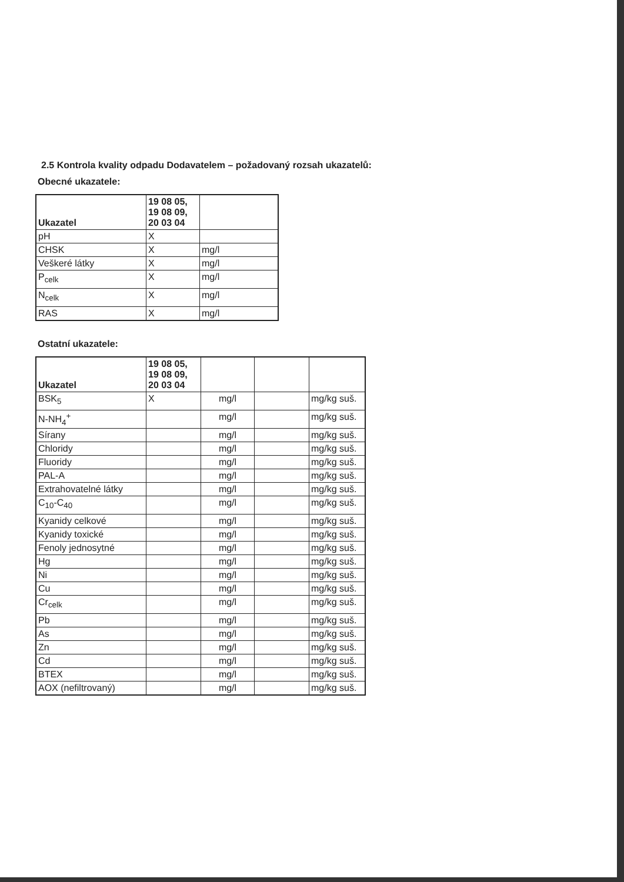2.5 Kontrola kvality odpadu Dodavatelem – požadovaný rozsah ukazatelů:
Obecné ukazatele:
| Ukazatel | 19 08 05, 19 08 09, 20 03 04 | |
| --- | --- | --- |
| pH | X | |
| CHSK | X | mg/l |
| Veškeré látky | X | mg/l |
| P<sub>celk</sub> | X | mg/l |
| N<sub>celk</sub> | X | mg/l |
| RAS | X | mg/l |
Ostatní ukazatele:
| Ukazatel | 19 08 05, 19 08 09, 20 03 04 | | | |
| --- | --- | --- | --- | --- |
| BSK<sub>5</sub> | X | mg/l | | mg/kg suš. |
| N-NH<sub>4</sub><sup>+</sup> | | mg/l | | mg/kg suš. |
| Sírany | | mg/l | | mg/kg suš. |
| Chloridy | | mg/l | | mg/kg suš. |
| Fluoridy | | mg/l | | mg/kg suš. |
| PAL-A | | mg/l | | mg/kg suš. |
| Extrahovatelné látky | | mg/l | | mg/kg suš. |
| C<sub>10</sub>-C<sub>40</sub> | | mg/l | | mg/kg suš. |
| Kyanidy celkové | | mg/l | | mg/kg suš. |
| Kyanidy toxické | | mg/l | | mg/kg suš. |
| Fenoly jednosytné | | mg/l | | mg/kg suš. |
| Hg | | mg/l | | mg/kg suš. |
| Ni | | mg/l | | mg/kg suš. |
| Cu | | mg/l | | mg/kg suš. |
| Cr<sub>celk</sub> | | mg/l | | mg/kg suš. |
| Pb | | mg/l | | mg/kg suš. |
| As | | mg/l | | mg/kg suš. |
| Zn | | mg/l | | mg/kg suš. |
| Cd | | mg/l | | mg/kg suš. |
| BTEX | | mg/l | | mg/kg suš. |
| AOX (nefiltrovaný) | | mg/l | | mg/kg suš. |